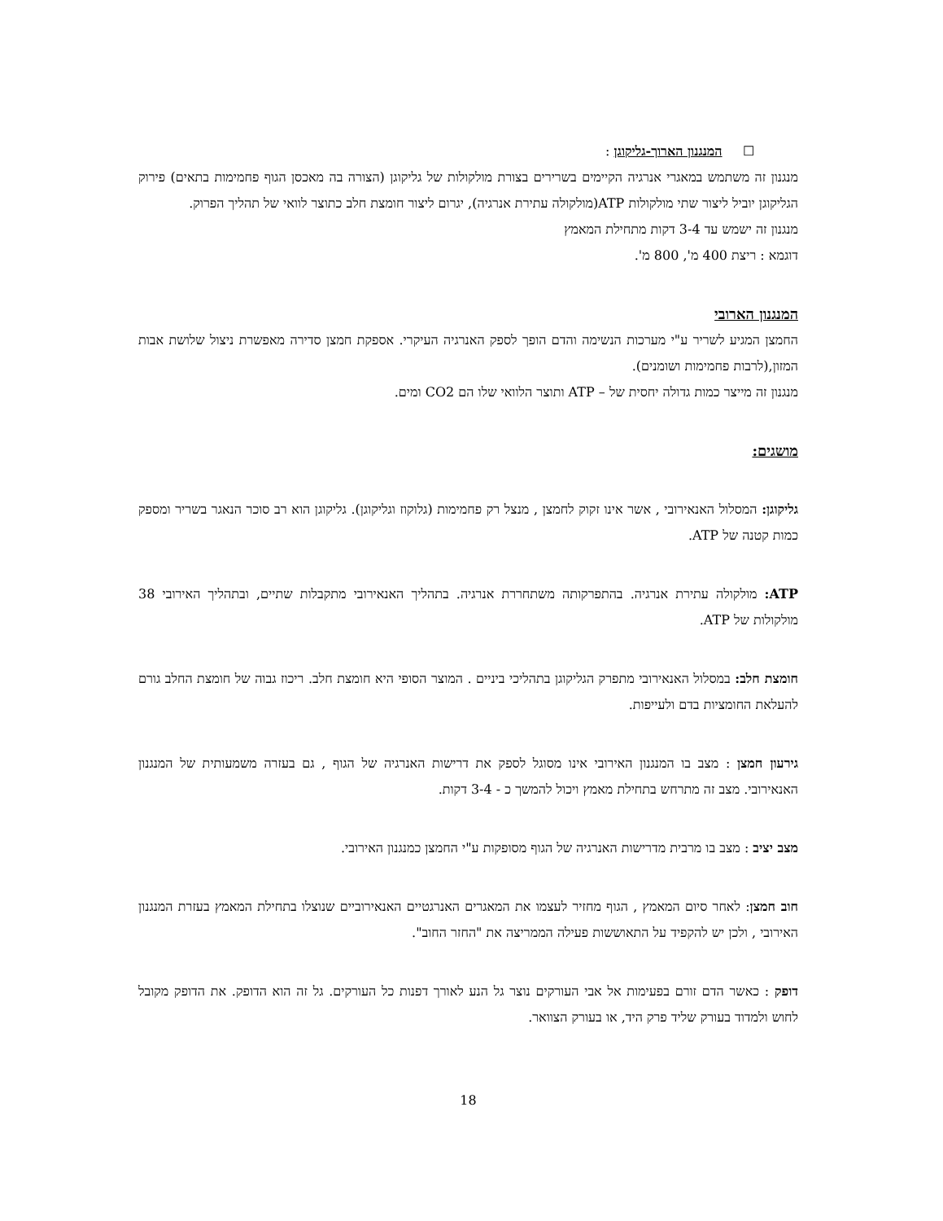☐ המנגנון הארוך-גליקוגן :
מנגנון זה משתמש במאגרי אנרגיה הקיימים בשרירים בצורת מולקולות של גליקוגן (הצורה בה מאכסן הגוף פחמימות בתאים) פירוק הגליקוגן יוביל ליצור שתי מולקולות ATP(מולקולה עתירת אנרגיה), יגרום ליצור חומצת חלב כתוצר לוואי של תהליך הפרוק.
מנגנון זה ישמש עד 3-4 דקות מתחילת המאמץ
דוגמא : ריצת 400 מ', 800 מ'.
המנגנון הארובי
החמצן המגיע לשריר ע"י מערכות הנשימה והדם הופך לספק האנרגיה העיקרי. אספקת חמצן סדירה מאפשרת ניצול שלושת אבות המזון,(לרבות פחמימות ושומנים).
מנגנון זה מייצר כמות גדולה יחסית של – ATP ותוצר הלוואי שלו הם CO2 ומים.
מושגים:
גליקוגן: המסלול האנאירובי , אשר אינו זקוק לחמצן , מנצל רק פחמימות (גלוקוז וגליקוגן). גליקוגן הוא רב סוכר הנאגר בשריר ומספק כמות קטנה של ATP.
ATP: מולקולה עתירת אנרגיה. בהתפרקותה משתחררת אנרגיה. בתהליך האנאירובי מתקבלות שתיים, ובתהליך האירובי 38 מולקולות של ATP.
חומצת חלב: במסלול האנאירובי מתפרק הגליקוגן בתהליכי ביניים . המוצר הסופי היא חומצת חלב. ריכוז גבוה של חומצת החלב גורם להעלאת החומציות בדם ולעייפות.
גירעון חמצן : מצב בו המנגנון האירובי אינו מסוגל לספק את דרישות האנרגיה של הגוף , גם בעזרה משמעותית של המנגנון האנאירובי. מצב זה מתרחש בתחילת מאמץ ויכול להמשך כ - 3-4 דקות.
מצב יציב : מצב בו מרבית מדרישות האנרגיה של הגוף מסופקות ע"י החמצן כמנגנון האירובי.
חוב חמצן: לאחר סיום המאמץ , הגוף מחזיר לעצמו את המאגרים האנרגטיים האנאירוביים שנוצלו בתחילת המאמץ בעזרת המנגנון האירובי , ולכן יש להקפיד על התאוששות פעילה הממריצה את "החזר החוב".
דופק : כאשר הדם זורם בפעימות אל אבי העורקים נוצר גל הנע לאורך דפנות כל העורקים. גל זה הוא הדופק. את הדופק מקובל לחוש ולמדוד בעורק שליד פרק היד, או בעורק הצוואר.
18